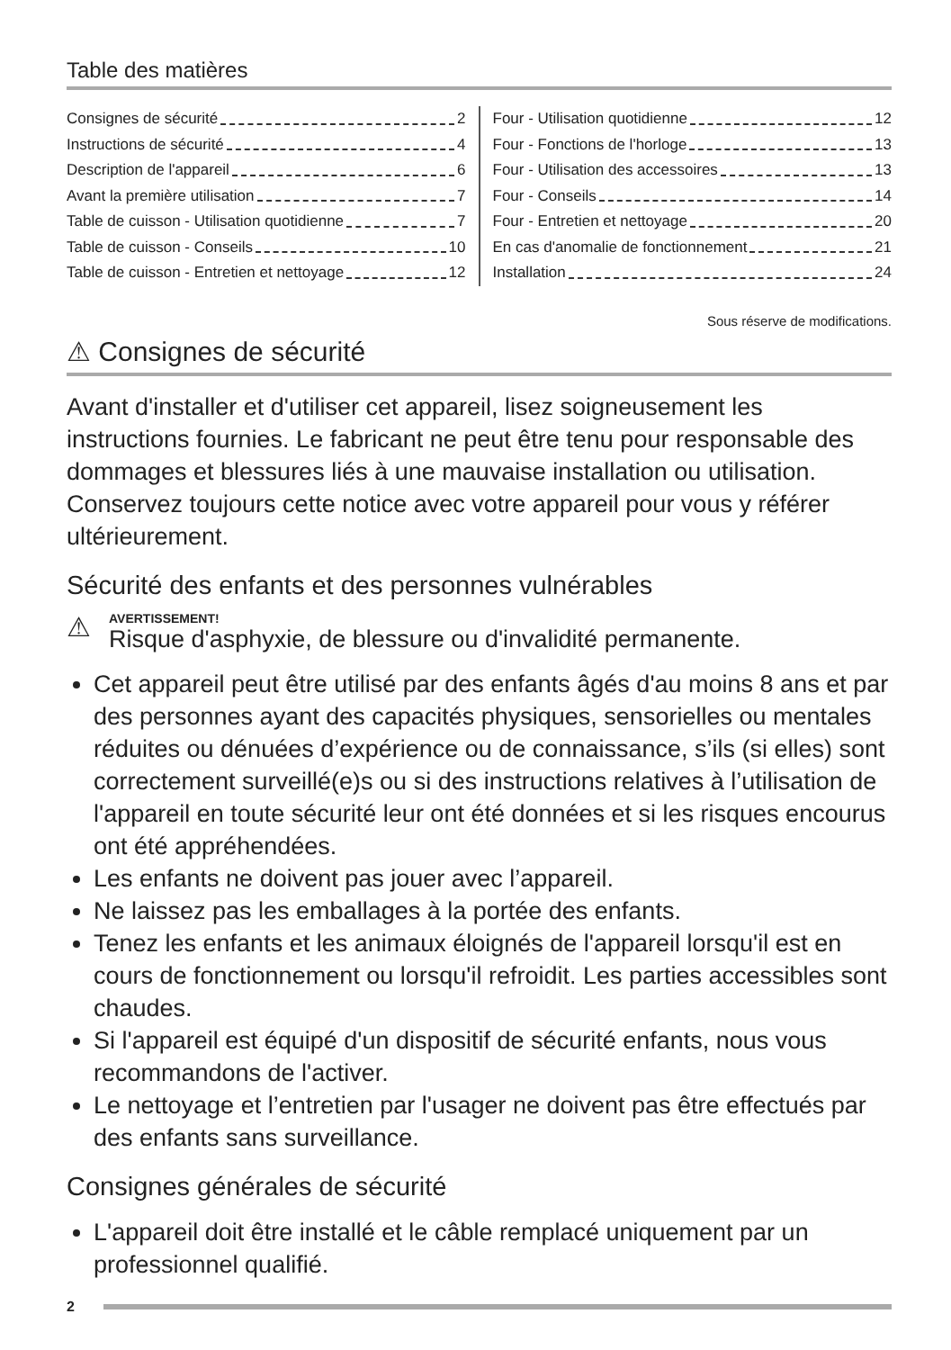Table des matières
Consignes de sécurité 2
Instructions de sécurité 4
Description de l'appareil 6
Avant la première utilisation 7
Table de cuisson - Utilisation quotidienne 7
Table de cuisson - Conseils 10
Table de cuisson - Entretien et nettoyage 12
Four - Utilisation quotidienne 12
Four - Fonctions de l'horloge 13
Four - Utilisation des accessoires 13
Four - Conseils 14
Four - Entretien et nettoyage 20
En cas d'anomalie de fonctionnement 21
Installation 24
Sous réserve de modifications.
⚠ Consignes de sécurité
Avant d'installer et d'utiliser cet appareil, lisez soigneusement les instructions fournies. Le fabricant ne peut être tenu pour responsable des dommages et blessures liés à une mauvaise installation ou utilisation. Conservez toujours cette notice avec votre appareil pour vous y référer ultérieurement.
Sécurité des enfants et des personnes vulnérables
⚠
AVERTISSEMENT!
Risque d'asphyxie, de blessure ou d'invalidité permanente.
Cet appareil peut être utilisé par des enfants âgés d'au moins 8 ans et par des personnes ayant des capacités physiques, sensorielles ou mentales réduites ou dénuées d’expérience ou de connaissance, s’ils (si elles) sont correctement surveillé(e)s ou si des instructions relatives à l’utilisation de l'appareil en toute sécurité leur ont été données et si les risques encourus ont été appréhendées.
Les enfants ne doivent pas jouer avec l’appareil.
Ne laissez pas les emballages à la portée des enfants.
Tenez les enfants et les animaux éloignés de l'appareil lorsqu'il est en cours de fonctionnement ou lorsqu'il refroidit. Les parties accessibles sont chaudes.
Si l'appareil est équipé d'un dispositif de sécurité enfants, nous vous recommandons de l'activer.
Le nettoyage et l’entretien par l'usager ne doivent pas être effectués par des enfants sans surveillance.
Consignes générales de sécurité
L'appareil doit être installé et le câble remplacé uniquement par un professionnel qualifié.
2